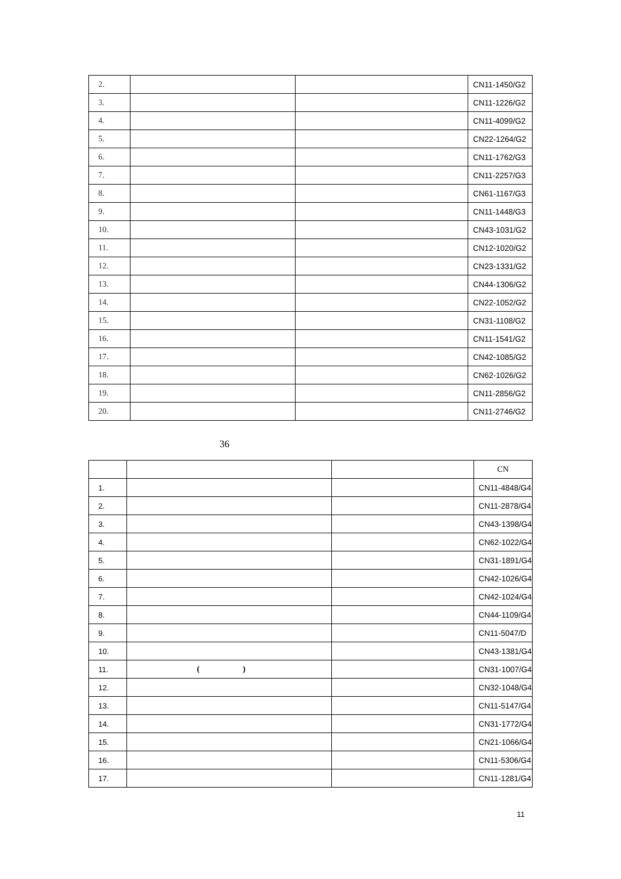| 2. | | | CN11-1450/G2 |
| 3. | | | CN11-1226/G2 |
| 4. | | | CN11-4099/G2 |
| 5. | | | CN22-1264/G2 |
| 6. | | | CN11-1762/G3 |
| 7. | | | CN11-2257/G3 |
| 8. | | | CN61-1167/G3 |
| 9. | | | CN11-1448/G3 |
| 10. | | | CN43-1031/G2 |
| 11. | | | CN12-1020/G2 |
| 12. | | | CN23-1331/G2 |
| 13. | | | CN44-1306/G2 |
| 14. | | | CN22-1052/G2 |
| 15. | | | CN31-1108/G2 |
| 16. | | | CN11-1541/G2 |
| 17. | | | CN42-1085/G2 |
| 18. | | | CN62-1026/G2 |
| 19. | | | CN11-2856/G2 |
| 20. | | | CN11-2746/G2 |
36
| | | | CN |
| --- | --- | --- | --- |
| 1. | | | CN11-4848/G4 |
| 2. | | | CN11-2878/G4 |
| 3. | | | CN43-1398/G4 |
| 4. | | | CN62-1022/G4 |
| 5. | | | CN31-1891/G4 |
| 6. | | | CN42-1026/G4 |
| 7. | | | CN42-1024/G4 |
| 8. | | | CN44-1109/G4 |
| 9. | | | CN11-5047/D |
| 10. | | | CN43-1381/G4 |
| 11. | ( ) | | CN31-1007/G4 |
| 12. | | | CN32-1048/G4 |
| 13. | | | CN11-5147/G4 |
| 14. | | | CN31-1772/G4 |
| 15. | | | CN21-1066/G4 |
| 16. | | | CN11-5306/G4 |
| 17. | | | CN11-1281/G4 |
11